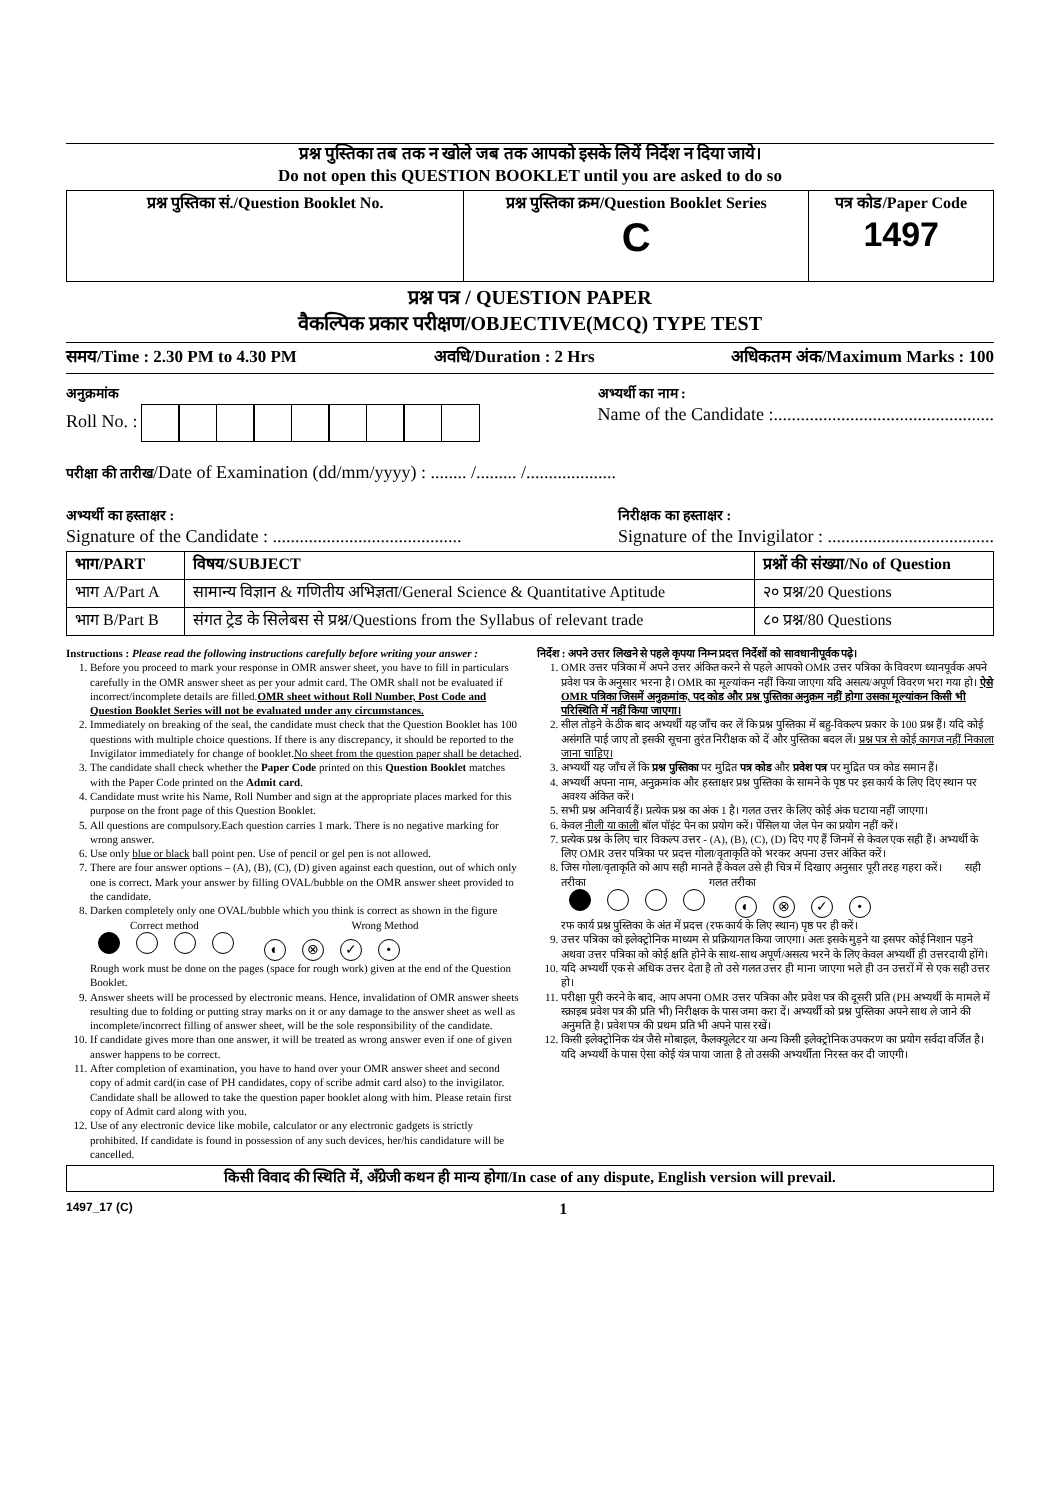प्रश्न पुस्तिका तब तक न खोले जब तक आपको इसके लियें निर्देश न दिया जाये।
Do not open this QUESTION BOOKLET until you are asked to do so
| प्रश्न पुस्तिका सं./Question Booklet No. | प्रश्न पुस्तिका क्रम/Question Booklet Series C | पत्र कोड/Paper Code 1497 |
प्रश्न पत्र / QUESTION PAPER
वैकल्पिक प्रकार परीक्षण/OBJECTIVE(MCQ) TYPE TEST
समय/Time : 2.30 PM to 4.30 PM अवधि/Duration : 2 Hrs अधिकतम अंक/Maximum Marks : 100
अनुक्रमांक
Roll No. :
अभ्यर्थी का नाम :
Name of the Candidate :.................................................
परीक्षा की तारीख/Date of Examination (dd/mm/yyyy) : ........ /......... /....................
अभ्यर्थी का हस्ताक्षर :
Signature of the Candidate : ..........................................
निरीक्षक का हस्ताक्षर :
Signature of the Invigilator : .....................................
| भाग/PART | विषय/SUBJECT | प्रश्नों की संख्या/No of Question |
| --- | --- | --- |
| भाग A/Part A | सामान्य विज्ञान & गणितीय अभिज्ञता/General Science & Quantitative Aptitude | २० प्रश्न/20 Questions |
| भाग B/Part B | संगत ट्रेड के सिलेबस से प्रश्न/Questions from the Syllabus of relevant trade | ८० प्रश्न/80 Questions |
Instructions : Please read the following instructions carefully before writing your answer :
1. Before you proceed to mark your response in OMR answer sheet, you have to fill in particulars carefully in the OMR answer sheet as per your admit card. The OMR shall not be evaluated if incorrect/incomplete details are filled.OMR sheet without Roll Number, Post Code and Question Booklet Series will not be evaluated under any circumstances.
2. Immediately on breaking of the seal, the candidate must check that the Question Booklet has 100 questions with multiple choice questions. If there is any discrepancy, it should be reported to the Invigilator immediately for change of booklet.No sheet from the question paper shall be detached.
3. The candidate shall check whether the Paper Code printed on this Question Booklet matches with the Paper Code printed on the Admit card.
4. Candidate must write his Name, Roll Number and sign at the appropriate places marked for this purpose on the front page of this Question Booklet.
5. All questions are compulsory.Each question carries 1 mark. There is no negative marking for wrong answer.
6. Use only blue or black ball point pen. Use of pencil or gel pen is not allowed.
7. There are four answer options – (A), (B), (C), (D) given against each question, out of which only one is correct. Mark your answer by filling OVAL/bubble on the OMR answer sheet provided to the candidate.
8. Darken completely only one OVAL/bubble which you think is correct as shown in the figure
Correct method Wrong Method
◐ ⊗ ✓ •
Rough work must be done on the pages (space for rough work) given at the end of the Question Booklet.
9. Answer sheets will be processed by electronic means. Hence, invalidation of OMR answer sheets resulting due to folding or putting stray marks on it or any damage to the answer sheet as well as incomplete/incorrect filling of answer sheet, will be the sole responsibility of the candidate.
10. If candidate gives more than one answer, it will be treated as wrong answer even if one of given answer happens to be correct.
11. After completion of examination, you have to hand over your OMR answer sheet and second copy of admit card(in case of PH candidates, copy of scribe admit card also) to the invigilator. Candidate shall be allowed to take the question paper booklet along with him. Please retain first copy of Admit card along with you.
12. Use of any electronic device like mobile, calculator or any electronic gadgets is strictly prohibited. If candidate is found in possession of any such devices, her/his candidature will be cancelled.
निर्देश : अपने उत्तर लिखने से पहले कृपया निम्न प्रदत्त निर्देशों को सावधानीपूर्वक पढ़े।
1. OMR उत्तर पत्रिका में अपने उत्तर अंकित करने से पहले आपको OMR उत्तर पत्रिका के विवरण ध्यानपूर्वक अपने प्रवेश पत्र के अनुसार भरना है। OMR का मूल्यांकन नहीं किया जाएगा यदि असत्य/अपूर्ण विवरण भरा गया हो। ऐसे OMR पत्रिका जिसमें अनुक्रमांक, पद कोड और प्रश्न पुस्तिका अनुक्रम नहीं होगा उसका मूल्यांकन किसी भी परिस्थिति में नहीं किया जाएगा।
2. सील तोड़ने के ठीक बाद अभ्यर्थी यह जाँच कर लें कि प्रश्न पुस्तिका में बहु-विकल्प प्रकार के 100 प्रश्न हैं। यदि कोई असंगति पाई जाए तो इसकी सूचना तुरंत निरीक्षक को दें और पुस्तिका बदल लें। प्रश्न पत्र से कोई कागज नहीं निकाला जाना चाहिए।
3. अभ्यर्थी यह जाँच लें कि प्रश्न पुस्तिका पर मुद्रित पत्र कोड और प्रवेश पत्र पर मुद्रित पत्र कोड समान हैं।
4. अभ्यर्थी अपना नाम, अनुक्रमांक और हस्ताक्षर प्रश्न पुस्तिका के सामने के पृष्ठ पर इस कार्य के लिए दिए स्थान पर अवश्य अंकित करें।
5. सभी प्रश्न अनिवार्य हैं। प्रत्येक प्रश्न का अंक 1 है। गलत उत्तर के लिए कोई अंक घटाया नहीं जाएगा।
6. केवल नीली या काली बॉल पॉइंट पेन का प्रयोग करें। पेंसिल या जेल पेन का प्रयोग नहीं करें।
7. प्रत्येक प्रश्न के लिए चार विकल्प उत्तर - (A), (B), (C), (D) दिए गए हैं जिनमें से केवल एक सही हैं। अभ्यर्थी के लिए OMR उत्तर पत्रिका पर प्रदत्त गोला/वृताकृति को भरकर अपना उत्तर अंकित करें।
8. जिस गोला/वृताकृति को आप सही मानते हैं केवल उसे ही चित्र में दिखाए अनुसार पूरी तरह गहरा करें। सही तरीका गलत तरीका
◐ ⊗ ✓ •
रफ कार्य प्रश्न पुस्तिका के अंत में प्रदत्त (रफ कार्य के लिए स्थान) पृष्ठ पर ही करें।
9. उत्तर पत्रिका को इलेक्ट्रोनिक माध्यम से प्रक्रियागत किया जाएगा। अतः इसके मुड़ने या इसपर कोई निशान पड़ने अथवा उत्तर पत्रिका को कोई क्षति होने के साथ-साथ अपूर्ण/असत्य भरने के लिए केवल अभ्यर्थी ही उत्तरदायी होंगे।
10. यदि अभ्यर्थी एक से अधिक उत्तर देता है तो उसे गलत उत्तर ही माना जाएगा भले ही उन उत्तरों में से एक सही उत्तर हो।
11. परीक्षा पूरी करने के बाद, आप अपना OMR उत्तर पत्रिका और प्रवेश पत्र की दूसरी प्रति (PH अभ्यर्थी के मामले में स्क्राइब प्रवेश पत्र की प्रति भी) निरीक्षक के पास जमा करा दें। अभ्यर्थी को प्रश्न पुस्तिका अपने साथ ले जाने की अनुमति है। प्रवेश पत्र की प्रथम प्रति भी अपने पास रखें।
12. किसी इलेक्ट्रोनिक यंत्र जैसे मोबाइल, कैलक्यूलेटर या अन्य किसी इलेक्ट्रोनिक उपकरण का प्रयोग सर्वदा वर्जित है। यदि अभ्यर्थी के पास ऐसा कोई यंत्र पाया जाता है तो उसकी अभ्यर्थीता निरस्त कर दी जाएगी।
किसी विवाद की स्थिति में, अँग्रेजी कथन ही मान्य होगा/In case of any dispute, English version will prevail.
1497_17 (C) 1